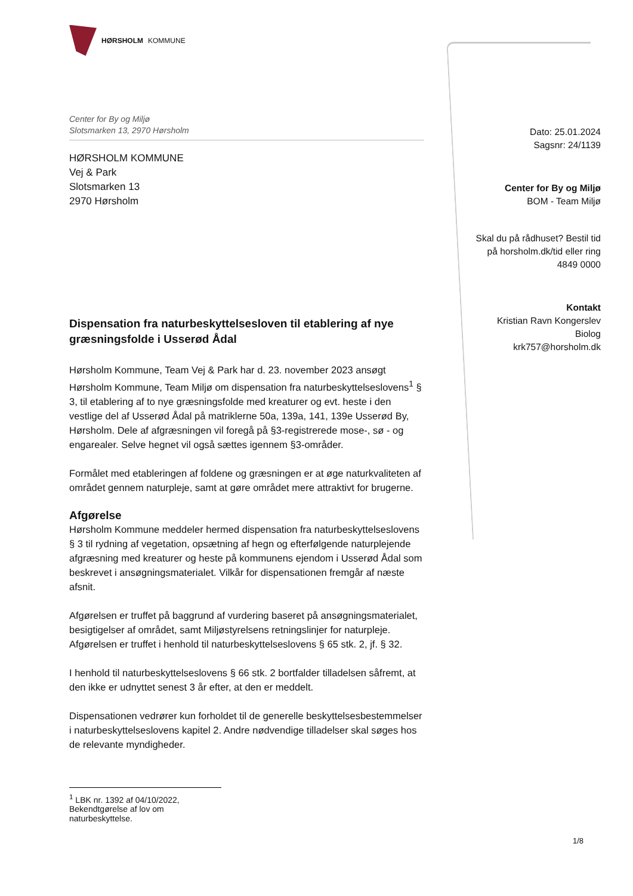HØRSHOLM KOMMUNE
Center for By og Miljø
Slotsmarken 13, 2970 Hørsholm
HØRSHOLM KOMMUNE
Vej & Park
Slotsmarken 13
2970 Hørsholm
Dispensation fra naturbeskyttelsesloven til etablering af nye græsningsfolde i Usserød Ådal
Hørsholm Kommune, Team Vej & Park har d. 23. november 2023 ansøgt Hørsholm Kommune, Team Miljø om dispensation fra naturbeskyttelseslovens<sup>1</sup> § 3, til etablering af to nye græsningsfolde med kreaturer og evt. heste i den vestlige del af Usserød Ådal på matriklerne 50a, 139a, 141, 139e Usserød By, Hørsholm. Dele af afgræsningen vil foregå på §3-registrerede mose-, sø - og engarealer. Selve hegnet vil også sættes igennem §3-områder.
Formålet med etableringen af foldene og græsningen er at øge naturkvaliteten af området gennem naturpleje, samt at gøre området mere attraktivt for brugerne.
Afgørelse
Hørsholm Kommune meddeler hermed dispensation fra naturbeskyttelseslovens § 3 til rydning af vegetation, opsætning af hegn og efterfølgende naturplejende afgræsning med kreaturer og heste på kommunens ejendom i Usserød Ådal som beskrevet i ansøgningsmaterialet. Vilkår for dispensationen fremgår af næste afsnit.
Afgørelsen er truffet på baggrund af vurdering baseret på ansøgningsmaterialet, besigtigelser af området, samt Miljøstyrelsens retningslinjer for naturpleje. Afgørelsen er truffet i henhold til naturbeskyttelseslovens § 65 stk. 2, jf. § 32.
I henhold til naturbeskyttelseslovens § 66 stk. 2 bortfalder tilladelsen såfremt, at den ikke er udnyttet senest 3 år efter, at den er meddelt.
Dispensationen vedrører kun forholdet til de generelle beskyttelsesbestemmelser i naturbeskyttelseslovens kapitel 2. Andre nødvendige tilladelser skal søges hos de relevante myndigheder.
<sup>1</sup> LBK nr. 1392 af 04/10/2022, Bekendtgørelse af lov om naturbeskyttelse.
Dato: 25.01.2024
Sagsnr: 24/1139
Center for By og Miljø
BOM - Team Miljø
Skal du på rådhuset? Bestil tid på horsholm.dk/tid eller ring 4849 0000
Kontakt
Kristian Ravn Kongerslev
Biolog
krk757@horsholm.dk
1/8